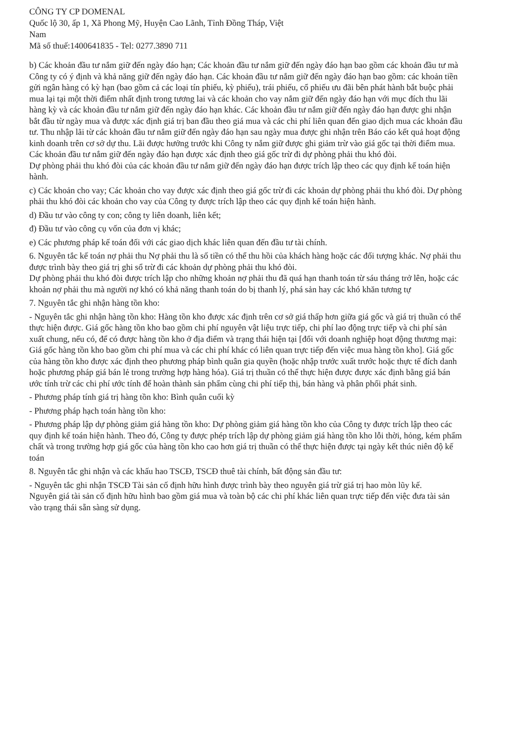CÔNG TY CP DOMENAL
Quốc lộ 30, ấp 1, Xã Phong Mỹ, Huyện Cao Lãnh, Tỉnh Đồng Tháp, Việt
Nam
Mã số thuế:1400641835 - Tel: 0277.3890 711
b) Các khoản đầu tư nắm giữ đến ngày đáo hạn; Các khoản đầu tư nắm giữ đến ngày đáo hạn bao gồm các khoản đầu tư mà Công ty có ý định và khả năng giữ đến ngày đáo hạn. Các khoản đầu tư nắm giữ đến ngày đáo hạn bao gồm: các khoản tiền gửi ngân hàng có kỳ hạn (bao gồm cả các loại tín phiếu, kỳ phiếu), trái phiếu, cổ phiếu ưu đãi bên phát hành bắt buộc phải mua lại tại một thời điểm nhất định trong tương lai và các khoản cho vay nắm giữ đến ngày đáo hạn với mục đích thu lãi hàng kỳ và các khoản đầu tư nắm giữ đến ngày đáo hạn khác. Các khoản đầu tư nắm giữ đến ngày đáo hạn được ghi nhận bắt đầu từ ngày mua và được xác định giá trị ban đầu theo giá mua và các chi phí liên quan đến giao dịch mua các khoản đầu tư. Thu nhập lãi từ các khoản đầu tư nắm giữ đến ngày đáo hạn sau ngày mua được ghi nhận trên Báo cáo kết quả hoạt động kinh doanh trên cơ sở dự thu. Lãi được hưởng trước khi Công ty nắm giữ được ghi giảm trừ vào giá gốc tại thời điểm mua.
Các khoản đầu tư nắm giữ đến ngày đáo hạn được xác định theo giá gốc trừ đi dự phòng phải thu khó đòi.
Dự phòng phải thu khó đòi của các khoản đầu tư nắm giữ đến ngày đáo hạn được trích lập theo các quy định kế toán hiện hành.
c) Các khoản cho vay; Các khoản cho vay được xác định theo giá gốc trừ đi các khoản dự phòng phải thu khó đòi. Dự phòng phải thu khó đòi các khoản cho vay của Công ty được trích lập theo các quy định kế toán hiện hành.
d) Đầu tư vào công ty con; công ty liên doanh, liên kết;
đ) Đầu tư vào công cụ vốn của đơn vị khác;
e) Các phương pháp kế toán đối với các giao dịch khác liên quan đến đầu tư tài chính.
6. Nguyên tắc kế toán nợ phải thu Nợ phải thu là số tiền có thể thu hồi của khách hàng hoặc các đối tượng khác. Nợ phải thu được trình bày theo giá trị ghi sổ trừ đi các khoản dự phòng phải thu khó đòi.
Dự phòng phải thu khó đòi được trích lập cho những khoản nợ phải thu đã quá hạn thanh toán từ sáu tháng trở lên, hoặc các khoản nợ phải thu mà người nợ khó có khả năng thanh toán do bị thanh lý, phá sản hay các khó khăn tương tự
7. Nguyên tắc ghi nhận hàng tồn kho:
- Nguyên tắc ghi nhận hàng tồn kho: Hàng tồn kho được xác định trên cơ sở giá thấp hơn giữa giá gốc và giá trị thuần có thể thực hiện được. Giá gốc hàng tồn kho bao gồm chi phí nguyên vật liệu trực tiếp, chi phí lao động trực tiếp và chi phí sản xuất chung, nếu có, để có được hàng tồn kho ở địa điểm và trạng thái hiện tại [đối với doanh nghiệp hoạt động thương mại: Giá gốc hàng tồn kho bao gồm chi phí mua và các chi phí khác có liên quan trực tiếp đến việc mua hàng tồn kho]. Giá gốc của hàng tồn kho được xác định theo phương pháp bình quân gia quyền (hoặc nhập trước xuất trước hoặc thực tế đích danh hoặc phương pháp giá bán lẻ trong trường hợp hàng hóa). Giá trị thuần có thể thực hiện được được xác định bằng giá bán ước tính trừ các chi phí ước tính để hoàn thành sản phẩm cùng chi phí tiếp thị, bán hàng và phân phối phát sinh.
- Phương pháp tính giá trị hàng tồn kho: Bình quân cuối kỳ
- Phương pháp hạch toán hàng tồn kho:
- Phương pháp lập dự phòng giảm giá hàng tồn kho: Dự phòng giảm giá hàng tồn kho của Công ty được trích lập theo các quy định kế toán hiện hành. Theo đó, Công ty được phép trích lập dự phòng giảm giá hàng tồn kho lỗi thời, hỏng, kém phẩm chất và trong trường hợp giá gốc của hàng tồn kho cao hơn giá trị thuần có thể thực hiện được tại ngày kết thúc niên độ kế toán
8. Nguyên tắc ghi nhận và các khấu hao TSCĐ, TSCĐ thuê tài chính, bất động sản đầu tư:
- Nguyên tắc ghi nhận TSCĐ Tài sản cố định hữu hình được trình bày theo nguyên giá trừ giá trị hao mòn lũy kế.
Nguyên giá tài sản cố định hữu hình bao gồm giá mua và toàn bộ các chi phí khác liên quan trực tiếp đến việc đưa tài sản vào trạng thái sẵn sàng sử dụng.